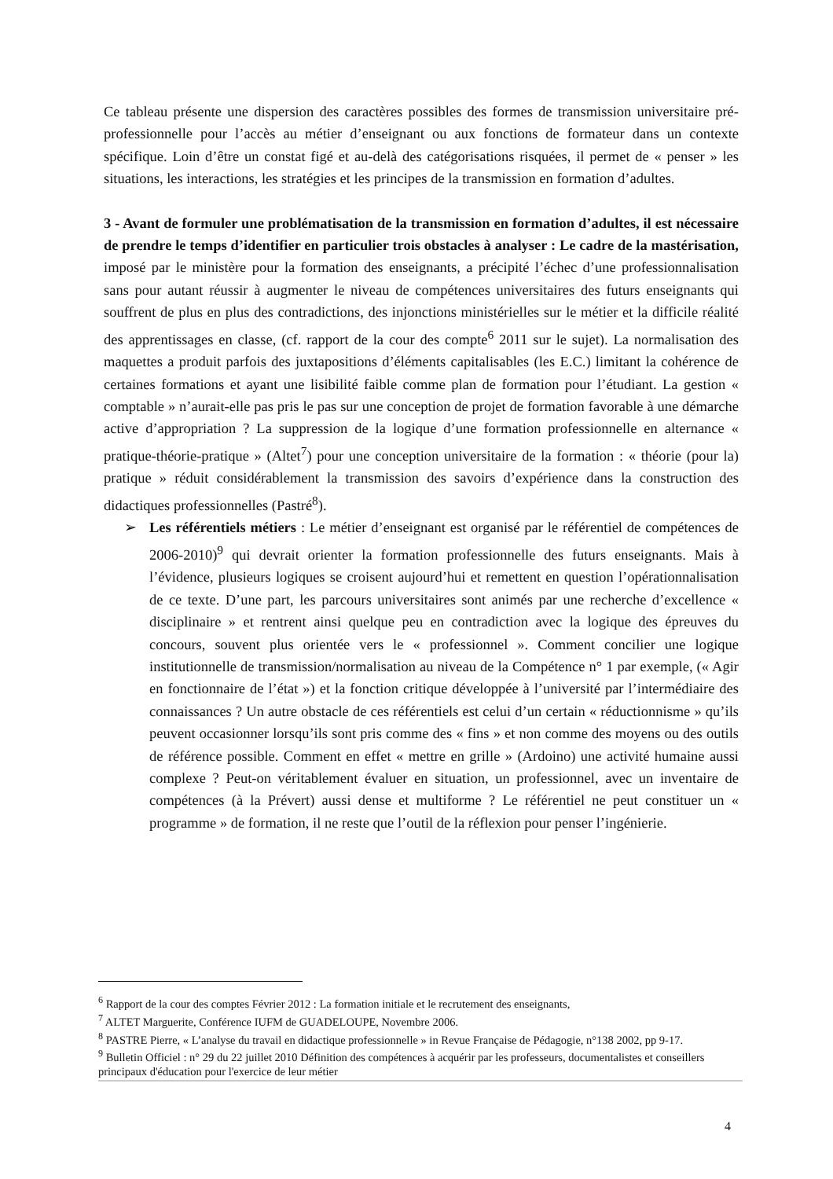Ce tableau présente une dispersion des caractères possibles des formes de transmission universitaire pré-professionnelle pour l’accès au métier d’enseignant ou aux fonctions de formateur dans un contexte spécifique. Loin d’être un constat figé et au-delà des catégorisations risquées, il permet de « penser » les situations, les interactions, les stratégies et les principes de la transmission en formation d’adultes.
3 - Avant de formuler une problématisation de la transmission en formation d’adultes, il est nécessaire de prendre le temps d’identifier en particulier trois obstacles à analyser : Le cadre de la mastérisation, imposé par le ministère pour la formation des enseignants, a précipité l’échec d’une professionnalisation sans pour autant réussir à augmenter le niveau de compétences universitaires des futurs enseignants qui souffrent de plus en plus des contradictions, des injonctions ministérielles sur le métier et la difficile réalité des apprentissages en classe, (cf. rapport de la cour des compte<sup>6</sup> 2011 sur le sujet). La normalisation des maquettes a produit parfois des juxtapositions d’éléments capitalisables (les E.C.) limitant la cohérence de certaines formations et ayant une lisibilité faible comme plan de formation pour l’étudiant. La gestion « comptable » n’aurait-elle pas pris le pas sur une conception de projet de formation favorable à une démarche active d’appropriation ? La suppression de la logique d’une formation professionnelle en alternance « pratique-théorie-pratique » (Altet<sup>7</sup>) pour une conception universitaire de la formation : « théorie (pour la) pratique » réduit considérablement la transmission des savoirs d’expérience dans la construction des didactiques professionnelles (Pastré<sup>8</sup>).
➢ Les référentiels métiers : Le métier d’enseignant est organisé par le référentiel de compétences de 2006-2010)<sup>9</sup> qui devrait orienter la formation professionnelle des futurs enseignants. Mais à l’évidence, plusieurs logiques se croisent aujourd’hui et remettent en question l’opérationnalisation de ce texte. D’une part, les parcours universitaires sont animés par une recherche d’excellence « disciplinaire » et rentrent ainsi quelque peu en contradiction avec la logique des épreuves du concours, souvent plus orientée vers le « professionnel ». Comment concilier une logique institutionnelle de transmission/normalisation au niveau de la Compétence n° 1 par exemple, (« Agir en fonctionnaire de l’état ») et la fonction critique développée à l’université par l’intermédiaire des connaissances ? Un autre obstacle de ces référentiels est celui d’un certain « réductionnisme » qu’ils peuvent occasionner lorsqu’ils sont pris comme des « fins » et non comme des moyens ou des outils de référence possible. Comment en effet « mettre en grille » (Ardoino) une activité humaine aussi complexe ? Peut-on véritablement évaluer en situation, un professionnel, avec un inventaire de compétences (à la Prévert) aussi dense et multiforme ? Le référentiel ne peut constituer un « programme » de formation, il ne reste que l’outil de la réflexion pour penser l’ingénierie.
<sup>6</sup> Rapport de la cour des comptes Février 2012 : La formation initiale et le recrutement des enseignants,
<sup>7</sup> ALTET Marguerite, Conférence IUFM de GUADELOUPE, Novembre 2006.
<sup>8</sup> PASTRE Pierre, « L’analyse du travail en didactique professionnelle » in Revue Française de Pédagogie, n°138 2002, pp 9-17.
<sup>9</sup> Bulletin Officiel : n° 29 du 22 juillet 2010 Définition des compétences à acquérir par les professeurs, documentalistes et conseillers principaux d'éducation pour l'exercice de leur métier
4